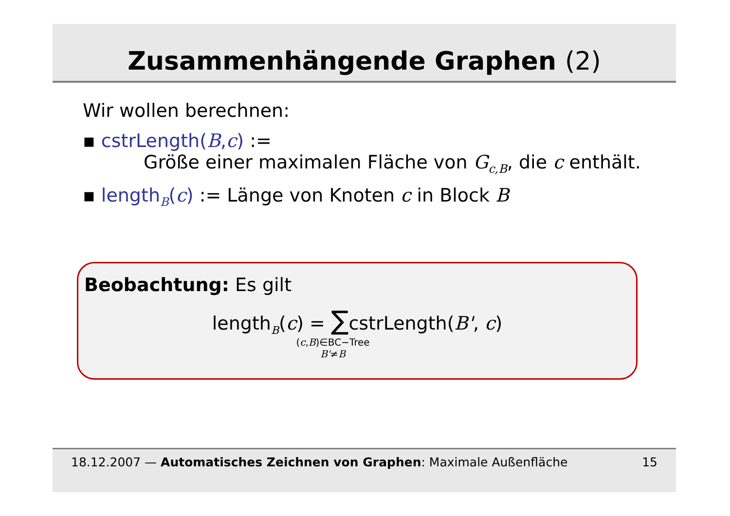Zusammenhängende Graphen (2)
Wir wollen berechnen:
▪ cstrLength(B,c) :=
Größe einer maximalen Fläche von G<sub>c,B</sub>, die c enthält.
▪ length<sub>B</sub>(c) := Länge von Knoten c in Block B
Beobachtung: Es gilt
length<sub>B</sub>(c) = ∑cstrLength(B', c)
(c,B)∈BC−Tree
B'≠B
18.12.2007 — Automatisches Zeichnen von Graphen: Maximale Außenfläche 15